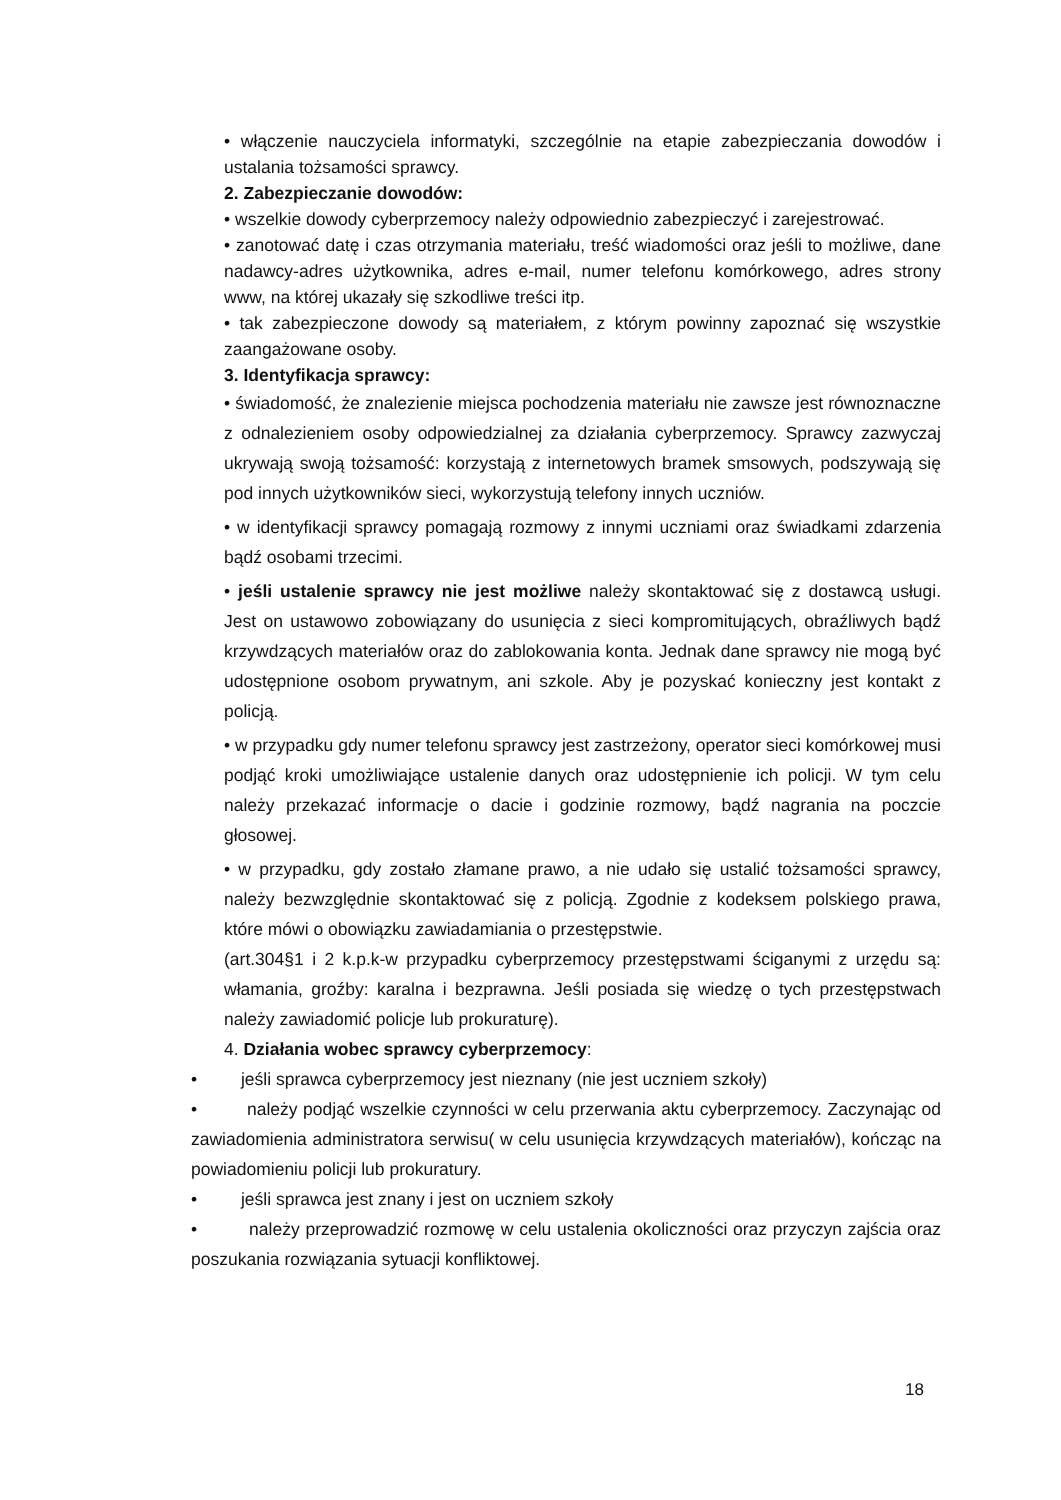• włączenie nauczyciela informatyki, szczególnie na etapie zabezpieczania dowodów i ustalania tożsamości sprawcy.
2. Zabezpieczanie dowodów:
• wszelkie dowody cyberprzemocy należy odpowiednio zabezpieczyć i zarejestrować.
• zanotować datę i czas otrzymania materiału, treść wiadomości oraz jeśli to możliwe, dane nadawcy-adres użytkownika, adres e-mail, numer telefonu komórkowego, adres strony www, na której ukazały się szkodliwe treści itp.
• tak zabezpieczone dowody są materiałem, z którym powinny zapoznać się wszystkie zaangażowane osoby.
3. Identyfikacja sprawcy:
• świadomość, że znalezienie miejsca pochodzenia materiału nie zawsze jest równoznaczne z odnalezieniem osoby odpowiedzialnej za działania cyberprzemocy. Sprawcy zazwyczaj ukrywają swoją tożsamość: korzystają z internetowych bramek smsowych, podszywają się pod innych użytkowników sieci, wykorzystują telefony innych uczniów.
• w identyfikacji sprawcy pomagają rozmowy z innymi uczniami oraz świadkami zdarzenia bądź osobami trzecimi.
• jeśli ustalenie sprawcy nie jest możliwe należy skontaktować się z dostawcą usługi. Jest on ustawowo zobowiązany do usunięcia z sieci kompromitujących, obraźliwych bądź krzywdzących materiałów oraz do zablokowania konta. Jednak dane sprawcy nie mogą być udostępnione osobom prywatnym, ani szkole. Aby je pozyskać konieczny jest kontakt z policją.
• w przypadku gdy numer telefonu sprawcy jest zastrzeżony, operator sieci komórkowej musi podjąć kroki umożliwiające ustalenie danych oraz udostępnienie ich policji. W tym celu należy przekazać informacje o dacie i godzinie rozmowy, bądź nagrania na poczcie głosowej.
• w przypadku, gdy zostało złamane prawo, a nie udało się ustalić tożsamości sprawcy, należy bezwzględnie skontaktować się z policją. Zgodnie z kodeksem polskiego prawa, które mówi o obowiązku zawiadamiania o przestępstwie.
(art.304§1 i 2 k.p.k-w przypadku cyberprzemocy przestępstwami ściganymi z urzędu są: włamania, groźby: karalna i bezprawna. Jeśli posiada się wiedzę o tych przestępstwach należy zawiadomić policje lub prokuraturę).
4. Działania wobec sprawcy cyberprzemocy:
• jeśli sprawca cyberprzemocy jest nieznany (nie jest uczniem szkoły)
• należy podjąć wszelkie czynności w celu przerwania aktu cyberprzemocy. Zaczynając od zawiadomienia administratora serwisu( w celu usunięcia krzywdzących materiałów), kończąc na powiadomieniu policji lub prokuratury.
• jeśli sprawca jest znany i jest on uczniem szkoły
• należy przeprowadzić rozmowę w celu ustalenia okoliczności oraz przyczyn zajścia oraz poszukania rozwiązania sytuacji konfliktowej.
18